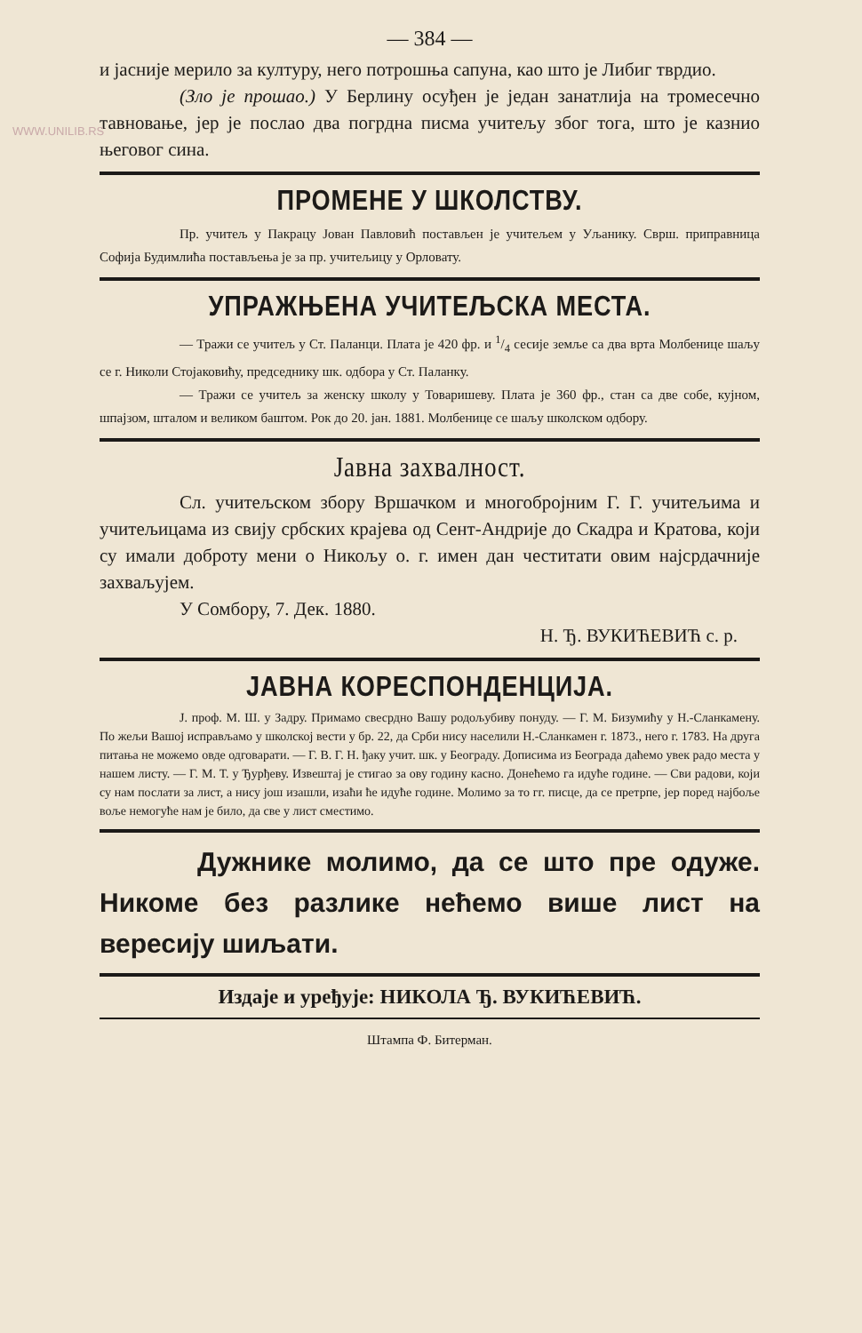WWW.UNILIB.RS
— 384 —
и јасније мерило за културу, него потрошња сапуна, као што је Либиг тврдио.
(Зло је прошао.) У Берлину осуђен је један занатлија на тромесечно тавновање, јер је послао два погрдна писма учитељу због тога, што је казнио његовог сина.
ПРОМЕНЕ У ШКОЛСТВУ.
Пр. учитељ у Пакрацу Јован Павловић постављен је учитељем у Уљанику. Сврш. приправница Софија Будимлића постављења је за пр. учитељицу у Орловату.
УПРАЖЊЕНА УЧИТЕЉСКА МЕСТА.
— Тражи се учитељ у Ст. Паланци. Плата је 420 фр. и 1/4 сесије земље са два врта Молбенице шаљу се г. Николи Стојаковићу, председнику шк. одбора у Ст. Паланку.
— Тражи се учитељ за женску школу у Товаришеву. Плата је 360 фр., стан са две собе, кујном, шпајзом, шталом и великом баштом. Рок до 20. јан. 1881. Молбенице се шаљу школском одбору.
Јавна захвалност.
Сл. учитељском збору Вршачком и многобројним Г. Г. учитељима и учитељицама из свију србских крајева од Сент-Андрије до Скадра и Кратова, који су имали доброту мени о Никољу о. г. имен дан честитати овим најсрдачније захваљујем.
У Сомбору, 7. Дек. 1880.
Н. Ђ. ВУКИЋЕВИЋ с. р.
ЈАВНА КОРЕСПОНДЕНЦИЈА.
Ј. проф. М. Ш. у Задру. Примамо свесрдно Вашу родољубиву понуду. — Г. М. Бизумићу у Н.-Сланкамену. По жељи Вашој исправљамо у школској вести у бр. 22, да Срби нису населили Н.-Сланкамен г. 1873., него г. 1783. На друга питања не можемо овде одговарати. — Г. В. Г. Н. ђаку учит. шк. у Београду. Дописима из Београда даћемо увек радо места у нашем листу. — Г. М. Т. у Ђурђеву. Извештај је стигао за ову годину касно. Донећемо га идуће године. — Сви радови, који су нам послати за лист, а нису још изашли, изаћи ће идуће године. Молимо за то гг. писце, да се претрпе, јер поред најбоље воље немогуће нам је било, да све у лист сместимо.
Дужнике молимо, да се што пре одуже. Никоме без разлике нећемо више лист на вересију шиљати.
Издаје и уређује: НИКОЛА Ђ. ВУКИЋЕВИЋ.
Штампа Ф. Битерман.